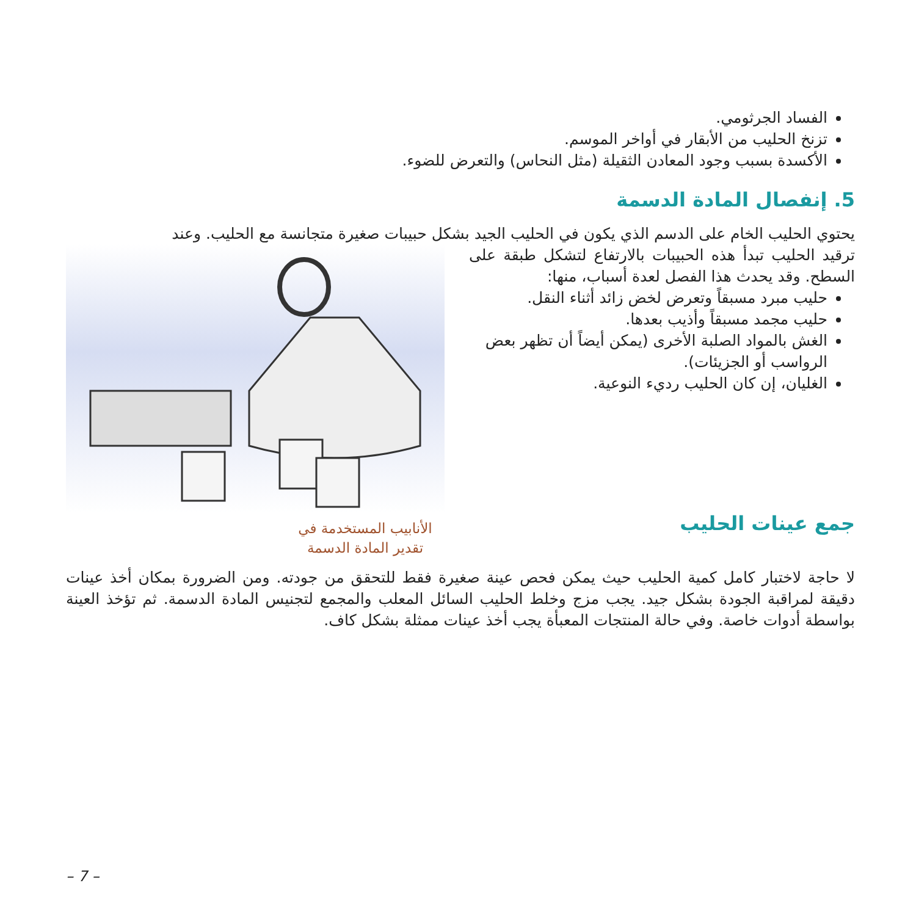الفساد الجرثومي.
تزنخ الحليب من الأبقار في أواخر الموسم.
الأكسدة بسبب وجود المعادن الثقيلة (مثل النحاس) والتعرض للضوء.
5. إنفصال المادة الدسمة
يحتوي الحليب الخام على الدسم الذي يكون في الحليب الجيد بشكل حبيبات صغيرة متجانسة مع الحليب. وعند
ترقيد الحليب تبدأ هذه الحبيبات بالارتفاع لتشكل طبقة على السطح. وقد يحدث هذا الفصل لعدة أسباب، منها:
حليب مبرد مسبقاً وتعرض لخض زائد أثناء النقل.
حليب مجمد مسبقاً وأذيب بعدها.
الغش بالمواد الصلبة الأخرى (يمكن أيضاً أن تظهر بعض الرواسب أو الجزيئات).
الغليان، إن كان الحليب رديء النوعية.
جمع عينات الحليب
الأنابيب المستخدمة في تقدير المادة الدسمة
لا حاجة لاختبار كامل كمية الحليب حيث يمكن فحص عينة صغيرة فقط للتحقق من جودته. ومن الضرورة بمكان أخذ عينات دقيقة لمراقبة الجودة بشكل جيد. يجب مزج وخلط الحليب السائل المعلب والمجمع لتجنيس المادة الدسمة. ثم تؤخذ العينة بواسطة أدوات خاصة. وفي حالة المنتجات المعبأة يجب أخذ عينات ممثلة بشكل كاف.
– 7 –